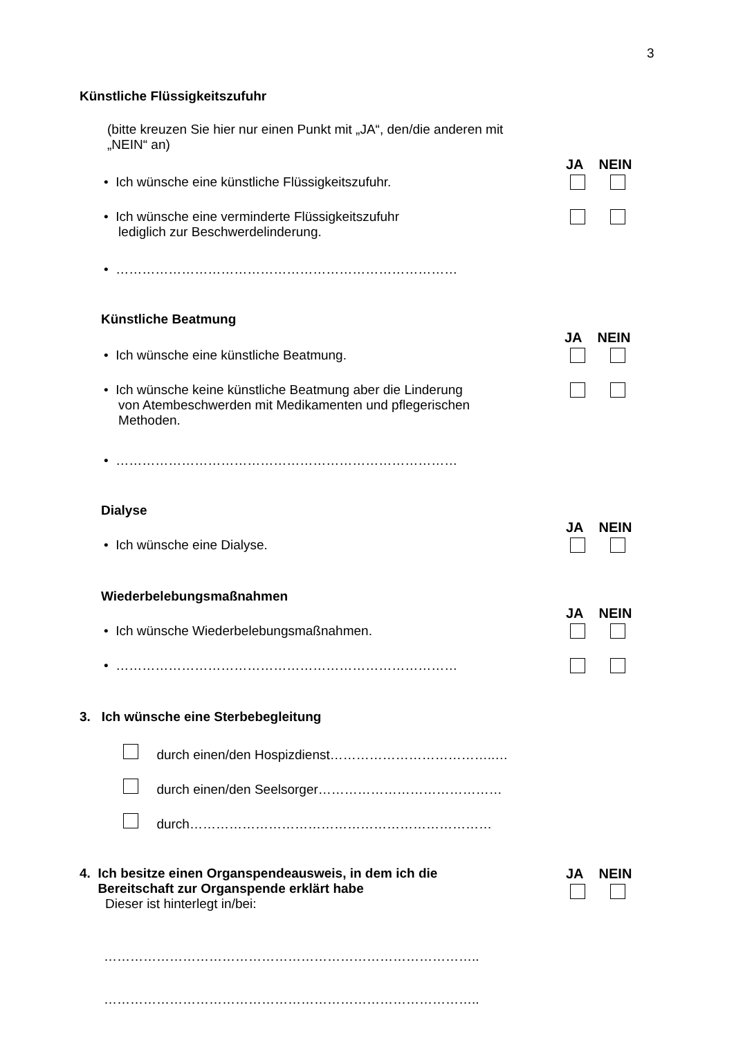3
Künstliche Flüssigkeitszufuhr
(bitte kreuzen Sie hier nur einen Punkt mit „JA“, den/die anderen mit „NEIN“ an)
JA NEIN
• Ich wünsche eine künstliche Flüssigkeitszufuhr.
• Ich wünsche eine verminderte Flüssigkeitszufuhr
lediglich zur Beschwerdelinderung.
• ……………………………………………………………………
Künstliche Beatmung
JA NEIN
• Ich wünsche eine künstliche Beatmung.
• Ich wünsche keine künstliche Beatmung aber die Linderung
von Atembeschwerden mit Medikamenten und pflegerischen
Methoden.
• ……………………………………………………………………
Dialyse
JA NEIN
• Ich wünsche eine Dialyse.
Wiederbelebungsmaßnahmen
JA NEIN
• Ich wünsche Wiederbelebungsmaßnahmen.
• ……………………………………………………………………
3. Ich wünsche eine Sterbebegleitung
durch einen/den Hospizdienst………………………………..…
durch einen/den Seelsorger……………………………………
durch……………………………………………………………
4. Ich besitze einen Organspendeausweis, in dem ich die
Bereitschaft zur Organspende erklärt habe
Dieser ist hinterlegt in/bei:
JA NEIN
…………………………………………………………………………..
…………………………………………………………………………..